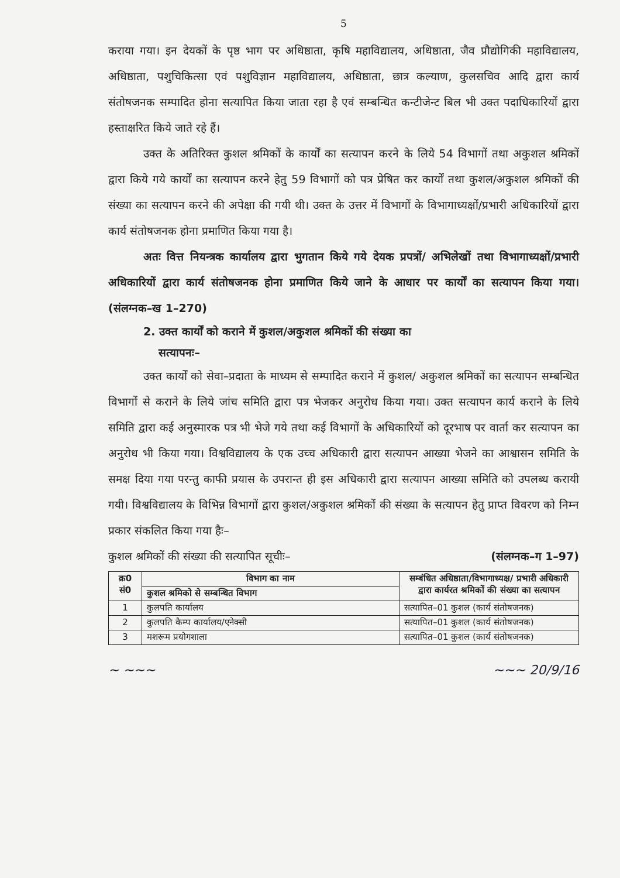5
कराया गया। इन देयकों के पृष्ठ भाग पर अधिष्ठाता, कृषि महाविद्यालय, अधिष्ठाता, जैव प्रौद्योगिकी महाविद्यालय, अधिष्ठाता, पशुचिकित्सा एवं पशुविज्ञान महाविद्यालय, अधिष्ठाता, छात्र कल्याण, कुलसचिव आदि द्वारा कार्य संतोषजनक सम्पादित होना सत्यापित किया जाता रहा है एवं सम्बन्धित कन्टीजेन्ट बिल भी उक्त पदाधिकारियों द्वारा हस्ताक्षरित किये जाते रहे हैं।
उक्त के अतिरिक्त कुशल श्रमिकों के कार्यों का सत्यापन करने के लिये 54 विभागों तथा अकुशल श्रमिकों द्वारा किये गये कार्यों का सत्यापन करने हेतु 59 विभागों को पत्र प्रेषित कर कार्यों तथा कुशल/अकुशल श्रमिकों की संख्या का सत्यापन करने की अपेक्षा की गयी थी। उक्त के उत्तर में विभागों के विभागाध्यक्षों/प्रभारी अधिकारियों द्वारा कार्य संतोषजनक होना प्रमाणित किया गया है।
अतः वित्त नियन्त्रक कार्यालय द्वारा भुगतान किये गये देयक प्रपत्रों/ अभिलेखों तथा विभागाध्यक्षों/प्रभारी अधिकारियों द्वारा कार्य संतोषजनक होना प्रमाणित किये जाने के आधार पर कार्यों का सत्यापन किया गया। (संलग्नक–ख 1–270)
2. उक्त कार्यों को कराने में कुशल/अकुशल श्रमिकों की संख्या का
सत्यापनः–
उक्त कार्यों को सेवा–प्रदाता के माध्यम से सम्पादित कराने में कुशल/ अकुशल श्रमिकों का सत्यापन सम्बन्धित विभागों से कराने के लिये जांच समिति द्वारा पत्र भेजकर अनुरोध किया गया। उक्त सत्यापन कार्य कराने के लिये समिति द्वारा कई अनुस्मारक पत्र भी भेजे गये तथा कई विभागों के अधिकारियों को दूरभाष पर वार्ता कर सत्यापन का अनुरोध भी किया गया। विश्वविद्यालय के एक उच्च अधिकारी द्वारा सत्यापन आख्या भेजने का आश्वासन समिति के समक्ष दिया गया परन्तु काफी प्रयास के उपरान्त ही इस अधिकारी द्वारा सत्यापन आख्या समिति को उपलब्ध करायी गयी। विश्वविद्यालय के विभिन्न विभागों द्वारा कुशल/अकुशल श्रमिकों की संख्या के सत्यापन हेतु प्राप्त विवरण को निम्न प्रकार संकलित किया गया हैः–
कुशल श्रमिकों की संख्या की सत्यापित सूचीः– (संलग्नक–ग 1–97)
| क्र0 सं0 | विभाग का नाम | सम्बंधित अधिष्ठाता/विभागाध्यक्ष/ प्रभारी अधिकारी द्वारा कार्यरत श्रमिकों की संख्या का सत्यापन |
| --- | --- | --- |
| | कुशल श्रमिको से सम्बन्धित विभाग | |
| 1 | कुलपति कार्यालय | सत्यापित–01 कुशल (कार्य संतोषजनक) |
| 2 | कुलपति कैम्प कार्यालय/एनेक्सी | सत्यापित–01 कुशल (कार्य संतोषजनक) |
| 3 | मशरूम प्रयोगशाला | सत्यापित–01 कुशल (कार्य संतोषजनक) |
~ ~~~ ~~~ 20/9/16